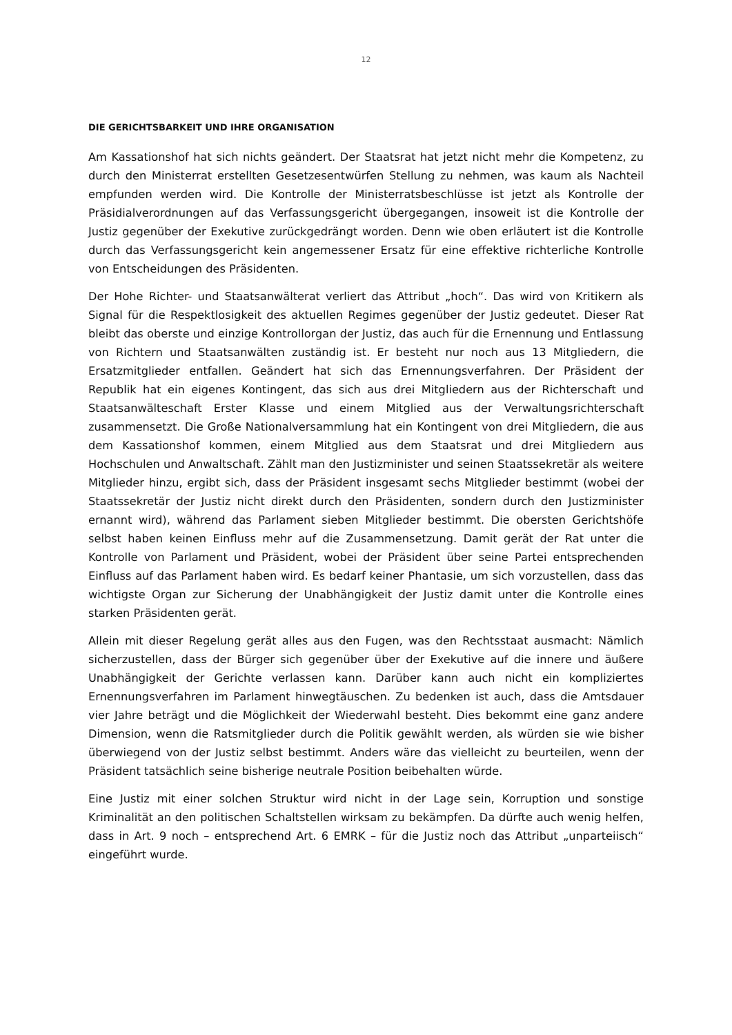12
DIE GERICHTSBARKEIT UND IHRE ORGANISATION
Am Kassationshof hat sich nichts geändert. Der Staatsrat hat jetzt nicht mehr die Kompetenz, zu durch den Ministerrat erstellten Gesetzesentwürfen Stellung zu nehmen, was kaum als Nachteil empfunden werden wird. Die Kontrolle der Ministerratsbeschlüsse ist jetzt als Kontrolle der Präsidialverordnungen auf das Verfassungsgericht übergegangen, insoweit ist die Kontrolle der Justiz gegenüber der Exekutive zurückgedrängt worden. Denn wie oben erläutert ist die Kontrolle durch das Verfassungsgericht kein angemessener Ersatz für eine effektive richterliche Kontrolle von Entscheidungen des Präsidenten.
Der Hohe Richter- und Staatsanwälterat verliert das Attribut „hoch“. Das wird von Kritikern als Signal für die Respektlosigkeit des aktuellen Regimes gegenüber der Justiz gedeutet. Dieser Rat bleibt das oberste und einzige Kontrollorgan der Justiz, das auch für die Ernennung und Entlassung von Richtern und Staatsanwälten zuständig ist. Er besteht nur noch aus 13 Mitgliedern, die Ersatzmitglieder entfallen. Geändert hat sich das Ernennungsverfahren. Der Präsident der Republik hat ein eigenes Kontingent, das sich aus drei Mitgliedern aus der Richterschaft und Staatsanwälteschaft Erster Klasse und einem Mitglied aus der Verwaltungsrichterschaft zusammensetzt. Die Große Nationalversammlung hat ein Kontingent von drei Mitgliedern, die aus dem Kassationshof kommen, einem Mitglied aus dem Staatsrat und drei Mitgliedern aus Hochschulen und Anwaltschaft. Zählt man den Justizminister und seinen Staatssekretär als weitere Mitglieder hinzu, ergibt sich, dass der Präsident insgesamt sechs Mitglieder bestimmt (wobei der Staatssekretär der Justiz nicht direkt durch den Präsidenten, sondern durch den Justizminister ernannt wird), während das Parlament sieben Mitglieder bestimmt. Die obersten Gerichtshöfe selbst haben keinen Einfluss mehr auf die Zusammensetzung. Damit gerät der Rat unter die Kontrolle von Parlament und Präsident, wobei der Präsident über seine Partei entsprechenden Einfluss auf das Parlament haben wird. Es bedarf keiner Phantasie, um sich vorzustellen, dass das wichtigste Organ zur Sicherung der Unabhängigkeit der Justiz damit unter die Kontrolle eines starken Präsidenten gerät.
Allein mit dieser Regelung gerät alles aus den Fugen, was den Rechtsstaat ausmacht: Nämlich sicherzustellen, dass der Bürger sich gegenüber über der Exekutive auf die innere und äußere Unabhängigkeit der Gerichte verlassen kann. Darüber kann auch nicht ein kompliziertes Ernennungsverfahren im Parlament hinwegtäuschen. Zu bedenken ist auch, dass die Amtsdauer vier Jahre beträgt und die Möglichkeit der Wiederwahl besteht. Dies bekommt eine ganz andere Dimension, wenn die Ratsmitglieder durch die Politik gewählt werden, als würden sie wie bisher überwiegend von der Justiz selbst bestimmt. Anders wäre das vielleicht zu beurteilen, wenn der Präsident tatsächlich seine bisherige neutrale Position beibehalten würde.
Eine Justiz mit einer solchen Struktur wird nicht in der Lage sein, Korruption und sonstige Kriminalität an den politischen Schaltstellen wirksam zu bekämpfen. Da dürfte auch wenig helfen, dass in Art. 9 noch – entsprechend Art. 6 EMRK – für die Justiz noch das Attribut „unparteiisch“ eingeführt wurde.